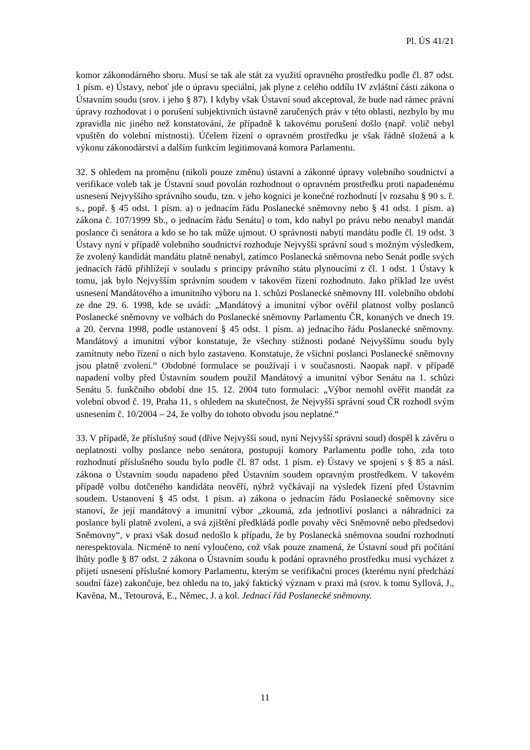Pl. ÚS 41/21
komor zákonodárného sboru. Musí se tak ale stát za využití opravného prostředku podle čl. 87 odst. 1 písm. e) Ústavy, neboť jde o úpravu speciální, jak plyne z celého oddílu IV zvláštní části zákona o Ústavním soudu (srov. i jeho § 87). I kdyby však Ústavní soud akceptoval, že bude nad rámec právní úpravy rozhodovat i o porušení subjektivních ústavně zaručených práv v této oblasti, nezbylo by mu zpravidla nic jiného než konstatování, že případně k takovému porušení došlo (např. volič nebyl vpuštěn do volební místnosti). Účelem řízení o opravném prostředku je však řádně složená a k výkonu zákonodárství a dalším funkcím legitimovaná komora Parlamentu.
32. S ohledem na proměnu (nikoli pouze změnu) ústavní a zákonné úpravy volebního soudnictví a verifikace voleb tak je Ústavní soud povolán rozhodnout o opravném prostředku proti napadenému usnesení Nejvyššího správního soudu, tzn. v jeho kognici je konečné rozhodnutí [v rozsahu § 90 s. ř. s., popř. § 45 odst. 1 písm. a) o jednacím řádu Poslanecké sněmovny nebo § 41 odst. 1 písm. a) zákona č. 107/1999 Sb., o jednacím řádu Senátu] o tom, kdo nabyl po právu nebo nenabyl mandát poslance či senátora a kdo se ho tak může ujmout. O správnosti nabytí mandátu podle čl. 19 odst. 3 Ústavy nyní v případě volebního soudnictví rozhoduje Nejvyšší správní soud s možným výsledkem, že zvolený kandidát mandátu platně nenabyl, zatímco Poslanecká sněmovna nebo Senát podle svých jednacích řádů přihlížejí v souladu s principy právního státu plynoucími z čl. 1 odst. 1 Ústavy k tomu, jak bylo Nejvyšším správním soudem v takovém řízení rozhodnuto. Jako příklad lze uvést usnesení Mandátového a imunitního výboru na 1. schůzi Poslanecké sněmovny III. volebního období ze dne 29. 6. 1998, kde se uvádí: „Mandátový a imunitní výbor ověřil platnost volby poslanců Poslanecké sněmovny ve volbách do Poslanecké sněmovny Parlamentu ČR, konaných ve dnech 19. a 20. června 1998, podle ustanovení § 45 odst. 1 písm. a) jednacího řádu Poslanecké sněmovny. Mandátový a imunitní výbor konstatuje, že všechny stížnosti podané Nejvyššímu soudu byly zamítnuty nebo řízení o nich bylo zastaveno. Konstatuje, že všichni poslanci Poslanecké sněmovny jsou platně zvoleni.“ Obdobné formulace se používají i v současnosti. Naopak např. v případě napadení volby před Ústavním soudem použil Mandátový a imunitní výbor Senátu na 1. schůzi Senátu 5. funkčního období dne 15. 12. 2004 tuto formulaci: „Výbor nemohl ověřit mandát za volební obvod č. 19, Praha 11, s ohledem na skutečnost, že Nejvyšší správní soud ČR rozhodl svým usnesením č. 10/2004 – 24, že volby do tohoto obvodu jsou neplatné.“
33. V případě, že příslušný soud (dříve Nejvyšší soud, nyní Nejvyšší správní soud) dospěl k závěru o neplatnosti volby poslance nebo senátora, postupují komory Parlamentu podle toho, zda toto rozhodnutí příslušného soudu bylo podle čl. 87 odst. 1 písm. e) Ústavy ve spojení s § 85 a násl. zákona o Ústavním soudu napadeno před Ústavním soudem opravným prostředkem. V takovém případě volbu dotčeného kandidáta neověří, nýbrž vyčkávají na výsledek řízení před Ústavním soudem. Ustanovení § 45 odst. 1 písm. a) zákona o jednacím řádu Poslanecké sněmovny sice stanoví, že její mandátový a imunitní výbor „zkoumá, zda jednotliví poslanci a náhradníci za poslance byli platně zvoleni, a svá zjištění předkládá podle povahy věci Sněmovně nebo předsedovi Sněmovny“, v praxi však dosud nedošlo k případu, že by Poslanecká sněmovna soudní rozhodnutí nerespektovala. Nicméně to není vyloučeno, což však pouze znamená, že Ústavní soud při počítání lhůty podle § 87 odst. 2 zákona o Ústavním soudu k podání opravného prostředku musí vycházet z přijetí usnesení příslušné komory Parlamentu, kterým se verifikační proces (kterému nyní předchází soudní fáze) zakončuje, bez ohledu na to, jaký faktický význam v praxi má (srov. k tomu Syllová, J., Kavěna, M., Tetourová, E., Němec, J. a kol. Jednací řád Poslanecké sněmovny.
11